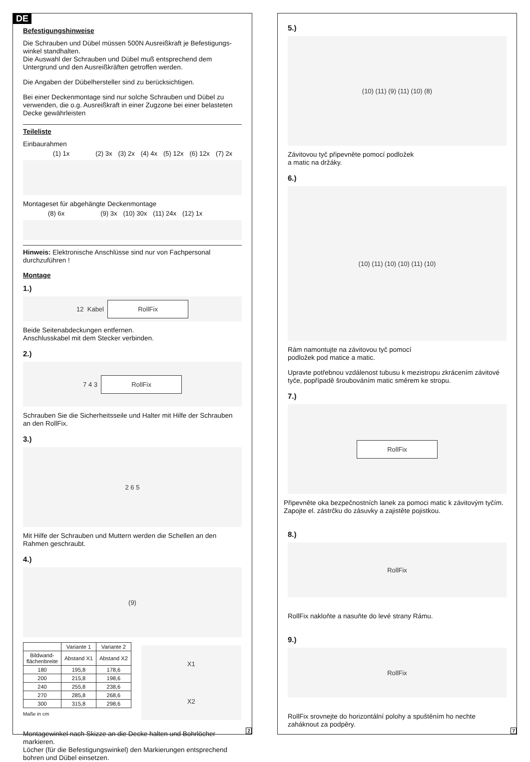DE
Befestigungshinweise
Die Schrauben und Dübel müssen 500N Ausreißkraft je Befestigungs-winkel standhalten.
Die Auswahl der Schrauben und Dübel muß entsprechend dem Untergrund und den Ausreißkräften getroffen werden.
Die Angaben der Dübelhersteller sind zu berücksichtigen.
Bei einer Deckenmontage sind nur solche Schrauben und Dübel zu verwenden, die o.g. Ausreißkraft in einer Zugzone bei einer belasteten Decke gewährleisten
Teileliste
Einbaurahmen
(1) 1x (2) 3x (3) 2x (4) 4x (5) 12x (6) 12x (7) 2x
Montageset für abgehängte Deckenmontage
(8) 6x (9) 3x (10) 30x (11) 24x (12) 1x
Hinweis: Elektronische Anschlüsse sind nur von Fachpersonal durchzuführen !
Montage
1.)
12 Kabel RollFix
Beide Seitenabdeckungen entfernen.
Anschlusskabel mit dem Stecker verbinden.
2.)
7 4 3 RollFix
Schrauben Sie die Sicherheitsseile und Halter mit Hilfe der Schrauben an den RollFix.
3.)
2 6 5
Mit Hilfe der Schrauben und Muttern werden die Schellen an den Rahmen geschraubt.
4.)
(9)
| | Variante 1 | Variante 2 |
| --- | --- | --- |
| Bildwand- flächenbreite | Abstand X1 | Abstand X2 |
| 180 | 195,8 | 178,6 |
| 200 | 215,8 | 198,6 |
| 240 | 255,8 | 238,6 |
| 270 | 285,8 | 268,6 |
| 300 | 315,8 | 298,6 |
Maße in cm
X1
X2
Montagewinkel nach Skizze an die Decke halten und Bohrlöcher markieren.
Löcher (für die Befestigungswinkel) den Markierungen entsprechend bohren und Dübel einsetzen.
2
5.)
(10) (11) (9) (11) (10) (8)
Závitovou tyč připevněte pomocí podložek
a matic na držáky.
6.)
(10) (11) (10) (10) (11) (10)
Rám namontujte na závitovou tyč pomocí
podložek pod matice a matic.
Upravte potřebnou vzdálenost tubusu k mezistropu zkrácením závitové tyče, popřípadě šroubováním matic směrem ke stropu.
7.)
RollFix
Připevněte oka bezpečnostních lanek za pomoci matic k závitovým tyčím. Zapojte el. zástrčku do zásuvky a zajistěte pojistkou.
8.)
RollFix
RollFix nakloňte a nasuňte do levé strany Rámu.
9.)
RollFix
RollFix srovnejte do horizontální polohy a spuštěním ho nechte zaháknout za podpěry.
7